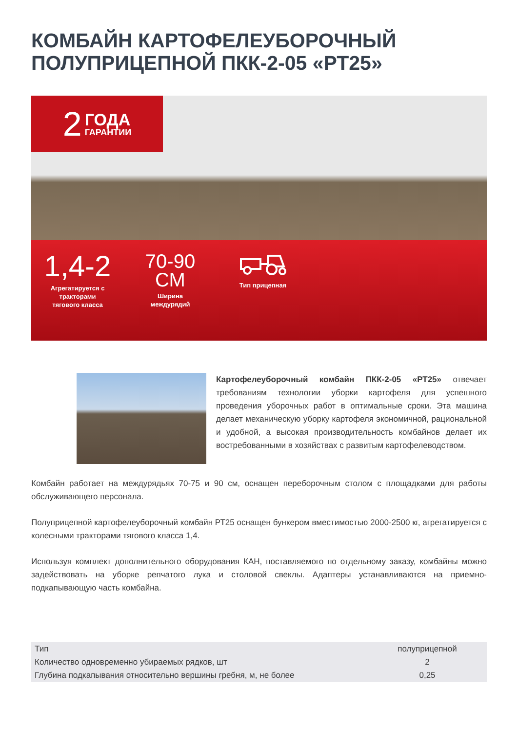КОМБАЙН КАРТОФЕЛЕУБОРОЧНЫЙ ПОЛУПРИЦЕПНОЙ ПКК-2-05 «РТ25»
2 ГОДА
ГАРАНТИИ
1,4-2
Агрегатируется с
тракторами
тягового класса
70-90
СМ
Ширина
междурядий
Тип прицепная
Картофелеуборочный комбайн ПКК-2-05 «РТ25» отвечает требованиям технологии уборки картофеля для успешного проведения уборочных работ в оптимальные сроки. Эта машина делает механическую уборку картофеля экономичной, рациональной и удобной, а высокая производительность комбайнов делает их востребованными в хозяйствах с развитым картофелеводством.
Комбайн работает на междурядьях 70-75 и 90 см, оснащен переборочным столом с площадками для работы обслуживающего персонала.
Полуприцепной картофелеуборочный комбайн РТ25 оснащен бункером вместимостью 2000-2500 кг, агрегатируется с колесными тракторами тягового класса 1,4.
Используя комплект дополнительного оборудования КАН, поставляемого по отдельному заказу, комбайны можно задействовать на уборке репчатого лука и столовой свеклы. Адаптеры устанавливаются на приемно-подкапывающую часть комбайна.
| Тип | полуприцепной |
| Количество одновременно убираемых рядков, шт | 2 |
| Глубина подкапывания относительно вершины гребня, м, не более | 0,25 |